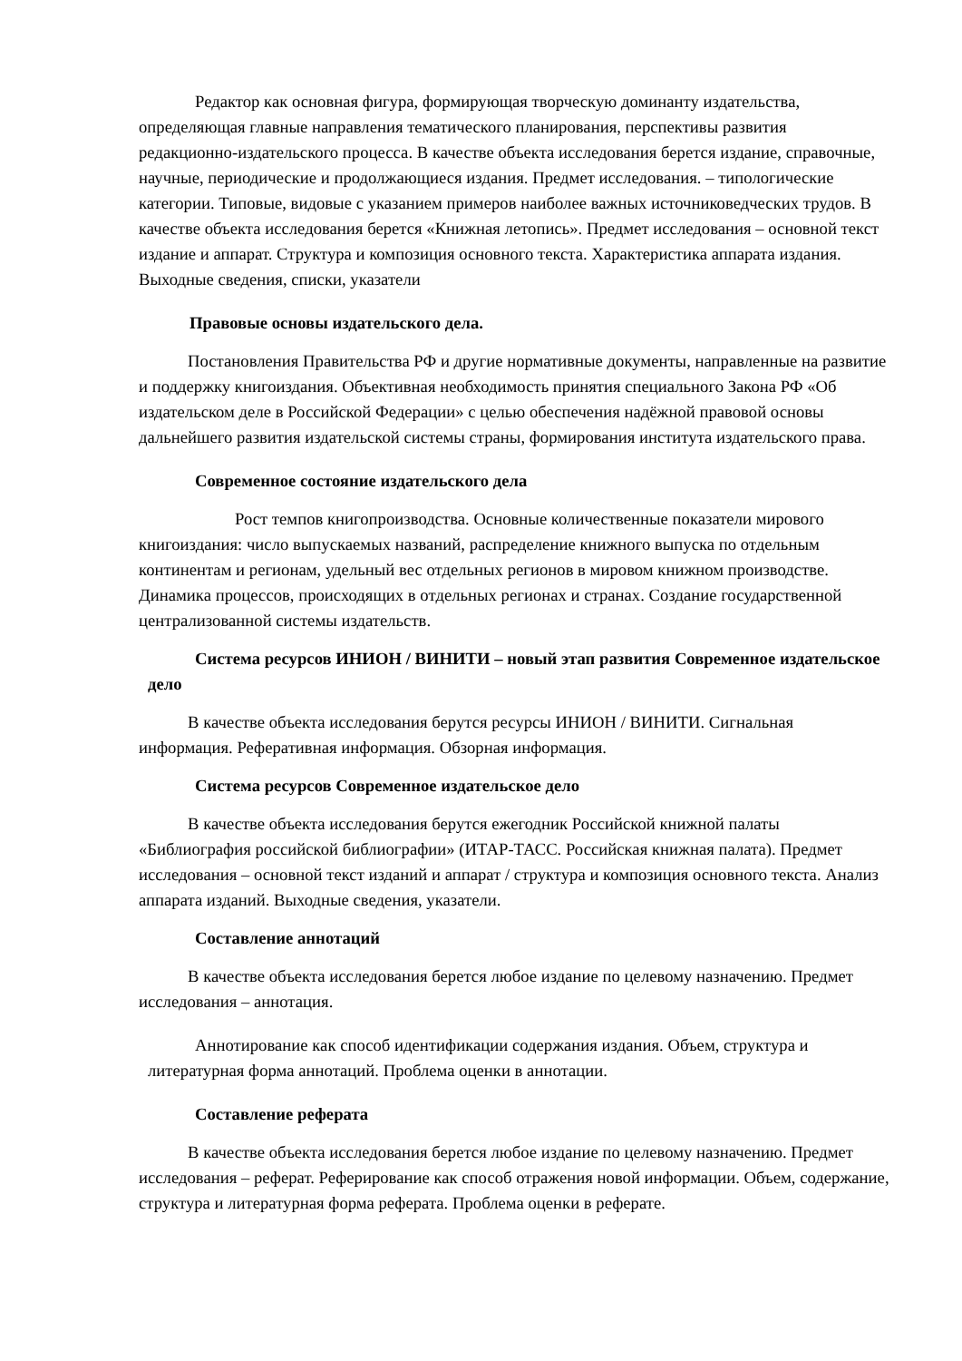Редактор как основная фигура, формирующая творческую доминанту издательства, определяющая главные направления тематического планирования, перспективы развития редакционно-издательского процесса. В качестве объекта исследования берется издание, справочные, научные, периодические и продолжающиеся издания. Предмет исследования. – типологические категории. Типовые, видовые с указанием примеров наиболее важных источниковедческих трудов. В качестве объекта исследования берется «Книжная летопись». Предмет исследования – основной текст издание и аппарат. Структура и композиция основного текста. Характеристика аппарата издания. Выходные сведения, списки, указатели
Правовые основы издательского дела.
Постановления Правительства РФ и другие нормативные документы, направленные на развитие и поддержку книгоиздания. Объективная необходимость принятия специального Закона РФ «Об издательском деле в Российской Федерации» с целью обеспечения надёжной правовой основы дальнейшего развития издательской системы страны, формирования института издательского права.
Современное состояние издательского дела
Рост темпов книгопроизводства. Основные количественные показатели мирового книгоиздания: число выпускаемых названий, распределение книжного выпуска по отдельным континентам и регионам, удельный вес отдельных регионов в мировом книжном производстве. Динамика процессов, происходящих в отдельных регионах и странах. Создание государственной централизованной системы издательств.
Система ресурсов ИНИОН / ВИНИТИ – новый этап развития Современное издательское дело
В качестве объекта исследования берутся ресурсы ИНИОН / ВИНИТИ. Сигнальная информация. Реферативная информация. Обзорная информация.
Система ресурсов Современное издательское дело
В качестве объекта исследования берутся ежегодник Российской книжной палаты «Библиография российской библиографии» (ИТАР-ТАСС. Российская книжная палата). Предмет исследования – основной текст изданий и аппарат / структура и композиция основного текста. Анализ аппарата изданий. Выходные сведения, указатели.
Составление аннотаций
В качестве объекта исследования берется любое издание по целевому назначению. Предмет исследования – аннотация.
Аннотирование как способ идентификации содержания издания. Объем, структура и литературная форма аннотаций. Проблема оценки в аннотации.
Составление реферата
В качестве объекта исследования берется любое издание по целевому назначению. Предмет исследования – реферат. Реферирование как способ отражения новой информации. Объем, содержание, структура и литературная форма реферата. Проблема оценки в реферате.